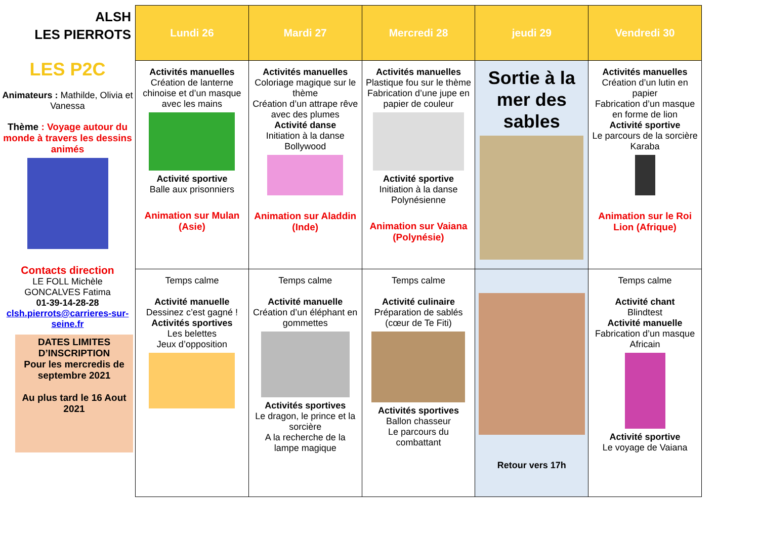ALSH
LES PIERROTS
LES P2C
Animateurs : Mathilde, Olivia et Vanessa
Thème : Voyage autour du monde à travers les dessins animés
Contacts direction
LE FOLL Michèle
GONCALVES Fatima
01-39-14-28-28
clsh.pierrots@carrieres-sur-seine.fr
DATES LIMITES D’INSCRIPTION
Pour les mercredis de septembre 2021
Au plus tard le 16 Aout 2021
| Lundi 26 | Mardi 27 | Mercredi 28 | jeudi 29 | Vendredi 30 |
| --- | --- | --- | --- | --- |
| Activités manuelles Création de lanterne chinoise et d’un masque avec les mains Activité sportive Balle aux prisonniers Animation sur Mulan (Asie) | Activités manuelles Coloriage magique sur le thème Création d’un attrape rêve avec des plumes Activité danse Initiation à la danse Bollywood Animation sur Aladdin (Inde) | Activités manuelles Plastique fou sur le thème Fabrication d’une jupe en papier de couleur Activité sportive Initiation à la danse Polynésienne Animation sur Vaiana (Polynésie) | Sortie à la mer des sables | Activités manuelles Création d’un lutin en papier Fabrication d’un masque en forme de lion Activité sportive Le parcours de la sorcière Karaba Animation sur le Roi Lion (Afrique) |
| Temps calme Activité manuelle Dessinez c’est gagné ! Activités sportives Les belettes Jeux d’opposition | Temps calme Activité manuelle Création d’un éléphant en gommettes Activités sportives Le dragon, le prince et la sorcière A la recherche de la lampe magique | Temps calme Activité culinaire Préparation de sablés (cœur de Te Fiti) Activités sportives Ballon chasseur Le parcours du combattant | Retour vers 17h | Temps calme Activité chant Blindtest Activité manuelle Fabrication d’un masque Africain Activité sportive Le voyage de Vaiana |